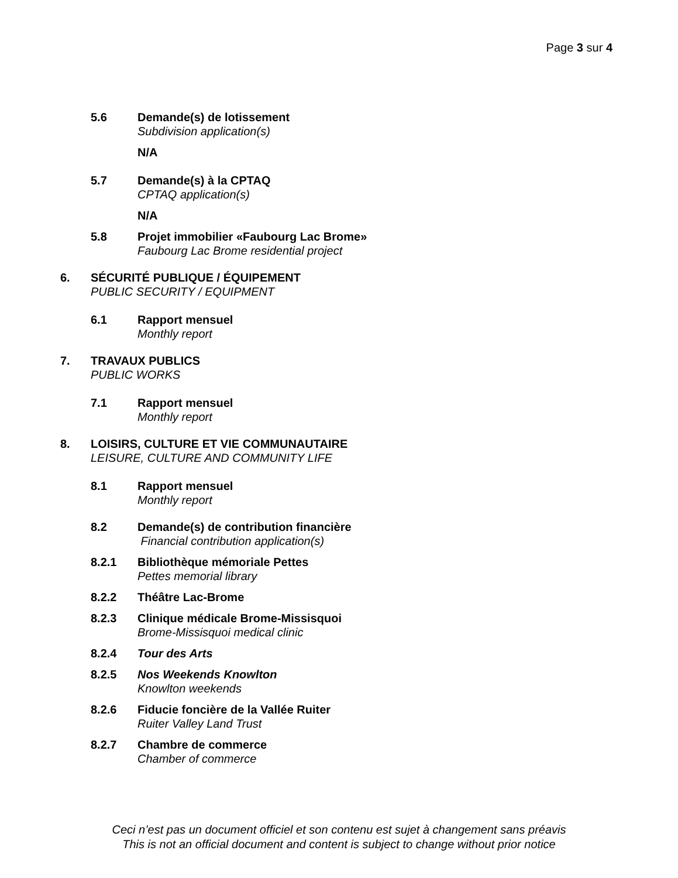Page 3 sur 4
5.6 Demande(s) de lotissement
Subdivision application(s)
N/A
5.7 Demande(s) à la CPTAQ
CPTAQ application(s)
N/A
5.8 Projet immobilier «Faubourg Lac Brome»
Faubourg Lac Brome residential project
6. SÉCURITÉ PUBLIQUE / ÉQUIPEMENT
PUBLIC SECURITY / EQUIPMENT
6.1 Rapport mensuel
Monthly report
7. TRAVAUX PUBLICS
PUBLIC WORKS
7.1 Rapport mensuel
Monthly report
8. LOISIRS, CULTURE ET VIE COMMUNAUTAIRE
LEISURE, CULTURE AND COMMUNITY LIFE
8.1 Rapport mensuel
Monthly report
8.2 Demande(s) de contribution financière
Financial contribution application(s)
8.2.1 Bibliothèque mémoriale Pettes
Pettes memorial library
8.2.2 Théâtre Lac-Brome
8.2.3 Clinique médicale Brome-Missisquoi
Brome-Missisquoi medical clinic
8.2.4 Tour des Arts
8.2.5 Nos Weekends Knowlton
Knowlton weekends
8.2.6 Fiducie foncière de la Vallée Ruiter
Ruiter Valley Land Trust
8.2.7 Chambre de commerce
Chamber of commerce
Ceci n’est pas un document officiel et son contenu est sujet à changement sans préavis
This is not an official document and content is subject to change without prior notice